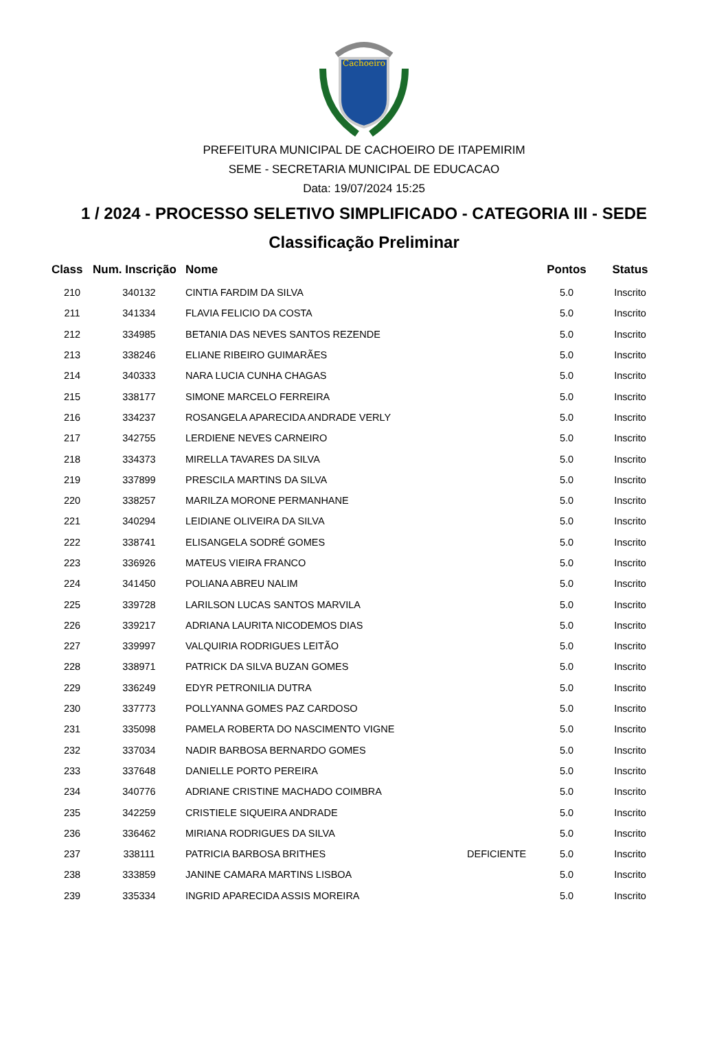Cachoeiro
PREFEITURA MUNICIPAL DE CACHOEIRO DE ITAPEMIRIM
SEME - SECRETARIA MUNICIPAL DE EDUCACAO
Data: 19/07/2024 15:25
1 / 2024 - PROCESSO SELETIVO SIMPLIFICADO - CATEGORIA III - SEDE
Classificação Preliminar
| Class | Num. Inscrição | Nome | | Pontos | Status |
| --- | --- | --- | --- | --- | --- |
| 210 | 340132 | CINTIA FARDIM DA SILVA | | 5.0 | Inscrito |
| 211 | 341334 | FLAVIA FELICIO DA COSTA | | 5.0 | Inscrito |
| 212 | 334985 | BETANIA DAS NEVES SANTOS REZENDE | | 5.0 | Inscrito |
| 213 | 338246 | ELIANE RIBEIRO GUIMARÃES | | 5.0 | Inscrito |
| 214 | 340333 | NARA LUCIA CUNHA CHAGAS | | 5.0 | Inscrito |
| 215 | 338177 | SIMONE MARCELO FERREIRA | | 5.0 | Inscrito |
| 216 | 334237 | ROSANGELA APARECIDA ANDRADE VERLY | | 5.0 | Inscrito |
| 217 | 342755 | LERDIENE NEVES CARNEIRO | | 5.0 | Inscrito |
| 218 | 334373 | MIRELLA TAVARES DA SILVA | | 5.0 | Inscrito |
| 219 | 337899 | PRESCILA MARTINS DA SILVA | | 5.0 | Inscrito |
| 220 | 338257 | MARILZA MORONE PERMANHANE | | 5.0 | Inscrito |
| 221 | 340294 | LEIDIANE OLIVEIRA DA SILVA | | 5.0 | Inscrito |
| 222 | 338741 | ELISANGELA SODRÉ GOMES | | 5.0 | Inscrito |
| 223 | 336926 | MATEUS VIEIRA FRANCO | | 5.0 | Inscrito |
| 224 | 341450 | POLIANA ABREU NALIM | | 5.0 | Inscrito |
| 225 | 339728 | LARILSON LUCAS SANTOS MARVILA | | 5.0 | Inscrito |
| 226 | 339217 | ADRIANA LAURITA NICODEMOS DIAS | | 5.0 | Inscrito |
| 227 | 339997 | VALQUIRIA RODRIGUES LEITÃO | | 5.0 | Inscrito |
| 228 | 338971 | PATRICK DA SILVA BUZAN GOMES | | 5.0 | Inscrito |
| 229 | 336249 | EDYR PETRONILIA DUTRA | | 5.0 | Inscrito |
| 230 | 337773 | POLLYANNA GOMES PAZ CARDOSO | | 5.0 | Inscrito |
| 231 | 335098 | PAMELA ROBERTA DO NASCIMENTO VIGNE | | 5.0 | Inscrito |
| 232 | 337034 | NADIR BARBOSA BERNARDO GOMES | | 5.0 | Inscrito |
| 233 | 337648 | DANIELLE PORTO PEREIRA | | 5.0 | Inscrito |
| 234 | 340776 | ADRIANE CRISTINE MACHADO COIMBRA | | 5.0 | Inscrito |
| 235 | 342259 | CRISTIELE SIQUEIRA ANDRADE | | 5.0 | Inscrito |
| 236 | 336462 | MIRIANA RODRIGUES DA SILVA | | 5.0 | Inscrito |
| 237 | 338111 | PATRICIA BARBOSA BRITHES | DEFICIENTE | 5.0 | Inscrito |
| 238 | 333859 | JANINE CAMARA MARTINS LISBOA | | 5.0 | Inscrito |
| 239 | 335334 | INGRID APARECIDA ASSIS MOREIRA | | 5.0 | Inscrito |